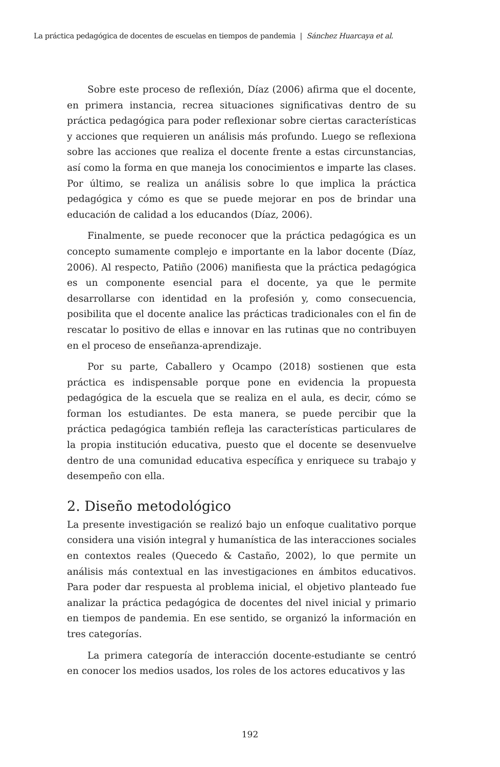La práctica pedagógica de docentes de escuelas en tiempos de pandemia | Sánchez Huarcaya et al.
Sobre este proceso de reflexión, Díaz (2006) afirma que el docente, en primera instancia, recrea situaciones significativas dentro de su práctica pedagógica para poder reflexionar sobre ciertas características y acciones que requieren un análisis más profundo. Luego se reflexiona sobre las acciones que realiza el docente frente a estas circunstancias, así como la forma en que maneja los conocimientos e imparte las clases. Por último, se realiza un análisis sobre lo que implica la práctica pedagógica y cómo es que se puede mejorar en pos de brindar una educación de calidad a los educandos (Díaz, 2006).
Finalmente, se puede reconocer que la práctica pedagógica es un concepto sumamente complejo e importante en la labor docente (Díaz, 2006). Al respecto, Patiño (2006) manifiesta que la práctica pedagógica es un componente esencial para el docente, ya que le permite desarrollarse con identidad en la profesión y, como consecuencia, posibilita que el docente analice las prácticas tradicionales con el fin de rescatar lo positivo de ellas e innovar en las rutinas que no contribuyen en el proceso de enseñanza-aprendizaje.
Por su parte, Caballero y Ocampo (2018) sostienen que esta práctica es indispensable porque pone en evidencia la propuesta pedagógica de la escuela que se realiza en el aula, es decir, cómo se forman los estudiantes. De esta manera, se puede percibir que la práctica pedagógica también refleja las características particulares de la propia institución educativa, puesto que el docente se desenvuelve dentro de una comunidad educativa específica y enriquece su trabajo y desempeño con ella.
2. Diseño metodológico
La presente investigación se realizó bajo un enfoque cualitativo porque considera una visión integral y humanística de las interacciones sociales en contextos reales (Quecedo & Castaño, 2002), lo que permite un análisis más contextual en las investigaciones en ámbitos educativos. Para poder dar respuesta al problema inicial, el objetivo planteado fue analizar la práctica pedagógica de docentes del nivel inicial y primario en tiempos de pandemia. En ese sentido, se organizó la información en tres categorías.
La primera categoría de interacción docente-estudiante se centró en conocer los medios usados, los roles de los actores educativos y las
192